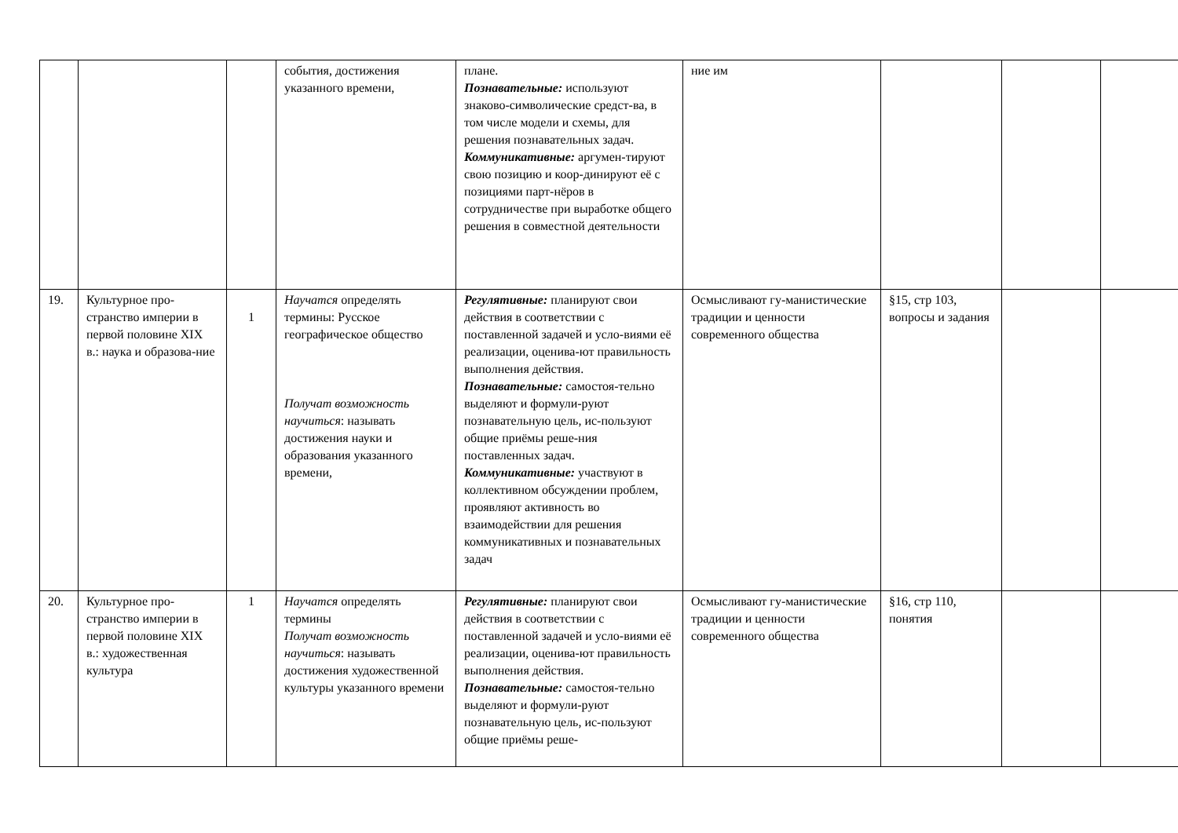| | | | события, достижения указанного времени, | плане. Познавательные: используют знаково-символические средст-ва, в том числе модели и схемы, для решения познавательных задач. Коммуникативные: аргумен-тируют свою позицию и коор-динируют её с позициями парт-нёров в сотрудничестве при выработке общего решения в совместной деятельности | ние им | | | |
| 19. | Культурное про-странство империи в первой половине XIX в.: наука и образова-ние | 1 | Научатся определять термины: Русское географическое общество Получат возможность научиться : называть достижения науки и образования указанного времени, | Регулятивные: планируют свои действия в соответствии с поставленной задачей и усло-виями её реализации, оценива-ют правильность выполнения действия. Познавательные: самостоя-тельно выделяют и формули-руют познавательную цель, ис-пользуют общие приёмы реше-ния поставленных задач. Коммуникативные: участвуют в коллективном обсуждении проблем, проявляют активность во взаимодействии для решения коммуникативных и познавательных задач | Осмысливают гу-манистические традиции и ценности современного общества | §15, стр 103, вопросы и задания | | |
| 20. | Культурное про-странство империи в первой половине XIX в.: художественная культура | 1 | Научатся определять термины Получат возможность научиться : называть достижения художественной культуры указанного времени | Регулятивные: планируют свои действия в соответствии с поставленной задачей и усло-виями её реализации, оценива-ют правильность выполнения действия. Познавательные: самостоя-тельно выделяют и формули-руют познавательную цель, ис-пользуют общие приёмы реше- | Осмысливают гу-манистические традиции и ценности современного общества | §16, стр 110, понятия | | |